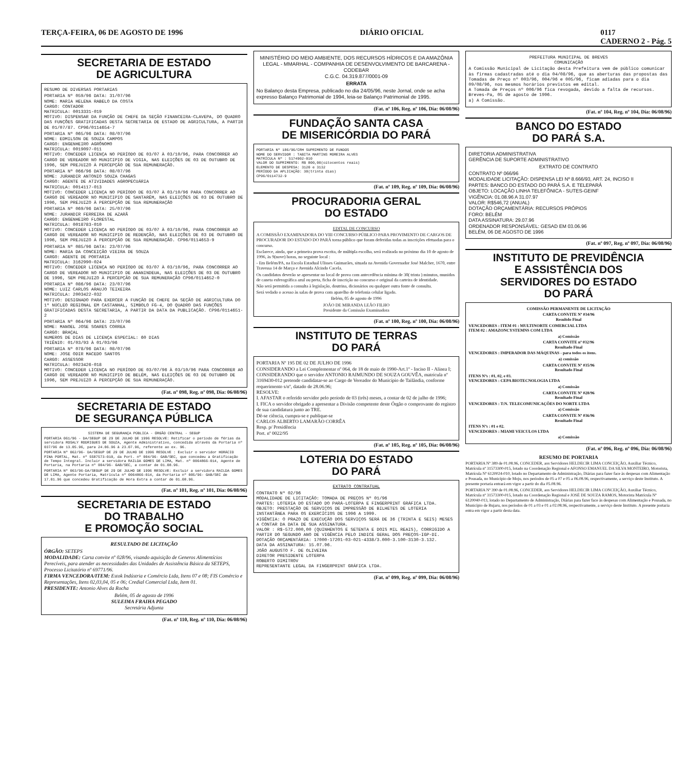TERÇA-FEIRA, 06 DE AGOSTO DE 1996 DIÁRIO OFICIAL 0117
CADERNO 2 - Pág. 5
SECRETARIA DE ESTADO
DE AGRICULTURA
RESUMO DE DIVERSAS PORTARIAS
PORTARIA Nº 059/96 DATA: 31/07/96
NOME: MARIA HELENA RABELO DA COSTA
CARGO: CONTADOR
MATRICULA: 0013331-019
MOTIVO: DISPENSAR DA FUNÇÃO DE CHEFE DA SEÇÃO FINANCEIRA-CLAVEPA, DO QUADRO DAS FUNÇÕES GRATIFICADAS DESTA SECRETARIA DE ESTADO DE AGRICULTURA, A PARTIR DE 01/07/87. CP96/0114654-7
PORTARIA Nº 065/96 DATA: 08/07/96
NOME: EDMILSON DE SOUZA CAMPOS
CARGO: ENGENHEIRO AGRÔNOMO
MATRICULA: 0019097-011
MOTIVO: CONCEDER LICENÇA NO PERÍODO DE 03/07 À 03/10/96, PARA CONCORRER AO CARGO DE VEREADOR NO MUNICIPIO DE VIGIA, NAS ELEIÇÕES DE 03 DE OUTUBRO DE 1996, SEM PREJUIZO À PERCEPÇÃO DE SUA REMUNERAÇÃO.
PORTARIA Nº 066/96 DATA: 08/07/96
NOME: JURANDIR ANTONIO SOUZA CHAGAS
CARGO: AGENTE DE ATIVIDADES AGROPECUÁRIA
MATRICULA: 0014117-013
MOTIVO: CONCEDER LICENÇA NO PERÍODO DE 03/07 À 03/10/96 PARA CONCORRER AO CARGO DE VEREADOR NO MUNICIPIO DE SANTARÉM, NAS ELEIÇÕES DE 03 DE OUTUBRO DE 1996, SEM PREJUIZO À PERCEPÇÃO DE SUA REMUNERAÇÃO
PORTARIA Nº 069/96 DATA: 25/07/96
NOME: JURANDIR FERREIRA DE AZARÃ
CARGO: ENGENHEIRO FLORESTAL
MATRICULA: 0018783-010
MOTIVO: CONCEDER LICENÇA NO PERÍODO DE 03/07 À 03/10/96, PARA CONCORRER AO CARGO DE VEREADOR NO MUNICIPIO DE REDENÇÃO, NAS ELEIÇÕES DE 03 DE OUTUBRO DE 1996, SEM PREJUIZO À PERCEPÇÃO DE SUA REMUNERAÇÃO. CP96/0114653-9
PORTARIA Nº 085/96 DATA: 23/07/96
NOME: MARIA DA CONCEIÇÃO VIEIRA DE SOUZA
CARGO: AGENTE DE PORTARIA
MATRICULA: 3162990-024
MOTIVO: CONCEDER LICENÇA NO PERÍODO DE 03/07 À 03/10/96, PARA CONCORRER AO CARGO DE VEREADOR NO MUNICIPIO DE ANANINDEUA, NAS ELEIÇÕES DE 03 DE OUTUBRO DE 1996, SEM PREJUIZO À PERCEPÇÃO DE SUA REMUNERAÇÃO CP96/0114652-0
PORTARIA Nº 086/96 DATA: 23/07/96
NOME: LUIZ CARLOS ARAUJO TEIXEIRA
MATRICULA: 2003422-032
MOTIVO: DESIGNADO PARA EXERCER A FUNÇÃO DE CHEFE DA SEÇÃO DE AGRICULTURA DO 1º NÚCLEO REGIONAL EM CASTANHAL, SIMBOLO FG-4, DO QUADRO DAS FUNÇÕES GRATIFICADAS DESTA SECRETARIA, A PARTIR DA DATA DA PUBLICAÇÃO. CP96/0114651-2
PORTARIA Nº 064/96 DATA: 23/07/96
NOME: MANOEL JOSE SOARES CORREA
CARGO: BRAÇAL
NUMEROS DE DIAS DE LICENÇA ESPECIAL: 60 DIAS
TRIÊNIO: 01/03/93 À 01/03/96
PORTARIA Nº 078/96 DATA: 08/07/96
NOME: JOSE ODIR MACEDO SANTOS
CARGO: ASSESSOR
MATRICULA: 0023426-018
MOTIVO: CONCEDER LICENÇA NO PERÍODO DE 03/07/96 À 03/10/96 PARA CONCORRER AO CARGO DE VEREADOR NO MUNICIPIO DE BELÉM, NAS ELEIÇÕES DE 03 DE OUTUBRO DE 1996, SEM PREJUIZO À PERCEPÇÃO DE SUA REMUNERAÇÃO.
(Fat. nº 098, Reg. nº 098, Dia: 06/08/96)
SECRETARIA DE ESTADO
DE SEGURANÇA PÚBLICA
SISTEMA DE SEGURANÇA PÚBLICA - ÓRGÃO CENTRAL - SEGUP
PORTARIA 061/96 - DA/SEGUP DE 29 DE JULHO DE 1996 RESOLVE: Retificar o período de férias da servidora ROSALY RODRIGUES DE SOUZA, Agente Administrativo, concedida através da Portaria nº 037/96 de 13.05.96, para 24.06.96 à 23.07.96, referente ao ex. 96.
PORTARIA Nº 062/96- DA/SEGUP DE 29 DE JULHO DE 1996 RESOLVE : Excluir o servidor HORÁCIO PINA PORTAL, Mat. nº 5587573-010, da Port. nº 004/96- GAB/SEC, que concedeu a Gratificação de Tempo Integral. Incluir a servidora RAILDA GOMES DE LIMA, Mat. nº 0064866-014, Agente de Portaria, na Portaria nº 004/96- GAB/SEC, a contar de 01.08.96.
PORTARIA Nº 063/96-DA/SEGUP DE 29 DE JULHO DE 1996 RESOLVE: Excluir a servidora RAILDA GOMES DE LIMA, Agente Portaria, Matrícula nº 0064866-014, da Portaria nº 005/96- GAB/SEC de 17.01.96 que concedeu Gratificação de Hora Extra a contar de 01.08.96.
(Fat. nº 101, Reg. nº 101, Dia: 06/08/96)
SECRETARIA DE ESTADO
DO TRABALHO
E PROMOÇÃO SOCIAL
RESULTADO DE LICITAÇÃO
ÓRGÃO: SETEPS
MODALIDADE: Carta convite nº 028/96, visando aquisição de Generos Alimentícios Perecíveis, para atender as necessidades das Unidades de Assistência Básica da SETEPS, Processo Licitatório nº 69771/96.
FIRMA VENCEDORA/ITEM: Estok Indústria e Comércio Ltda, Itens 07 e 08; FIS Comércio e Representações, Itens 02,03,04, 05 e 06; Credial Comercial Ltda, Item 01.
PRESIDENTE: Antonio Alves da Rocha
Belém, 05 de agosto de 1996
SULEIMA FRAIHA PEGADO
Secretária Adjunta
(Fat. nº 110, Reg. nº 110, Dia: 06/08/96)
MINISTÉRIO DO MEIO AMBIENTE, DOS RECURSOS HÍDRICOS E DA AMAZÔNIA LEGAL - MMARHAL - COMPANHIA DE DESENVOLVIMENTO DE BARCARENA - CODEBAR
C.G.C. 04.319.877/0001-09
ERRATA
No Balanço desta Empresa, publicado no dia 24/05/96, neste Jornal, onde se acha expresso Balanço Patrimonial de 1994, leia-se Balanço Patrimonial de 1995.
(Fat. nº 106, Reg. nº 106, Dia: 06/08/96)
FUNDAÇÃO SANTA CASA
DE MISERICÓRDIA DO PARÁ
PORTARIA Nº 186/96/CRH SUPRIMENTO DE FUNDOS
NOME DO SERVIDOR : TABITA MARTINS MOREIRA ALVES
MATRÍCULA Nº : 5174902-010
VALOR DO SUPRIMENTO: R$ 800,00(oitocentos reais)
ELEMENTO DE DESPESA: 3120 e 3132
PERÍODO DA APLICAÇÃO: 30(trinta dias)
CP96/0114732-9
(Fat. nº 109, Reg. nº 109, Dia: 06/08/96)
PROCURADORIA GERAL
DO ESTADO
EDITAL DE CONCURSO
A COMISSÃO EXAMINADORA DO VIII CONCURSO PÚBLICO PARA PROVIMENTO DE CARGOS DE PROCURADOR DO ESTADO DO PARÁ torna público que foram deferidas todas as inscrições efetuadas para o concurso.
Esclarece, ainda, que a primeira prova escrita, de múltipla escolha, será realizada no próximo dia 10 de agosto de 1996, às 9(nove) horas, no seguinte local :
- Em Belém/PA, na Escola Estadual Ulisses Guimarães, situada na Avenida Governador José Malcher, 1670, entre Travessa 14 de Março e Avenida Alcindo Cacela.
Os candidatos deverão se apresentar no local de prova com antecedência mínima de 30( trinta ) minutos, munidos de caneta esferográfica azul ou preta, ficha de inscrição no concurso e original da carteira de identidade.
Não será permitida a consulta à legislação, doutrina, dicionários ou qualquer outra fonte de consulta.
Será vedado o acesso às salas de prova com aparelho de telefonia celular ligado.
Belém, 05 de agosto de 1996
JOÃO DE MIRANDA LEÃO FILHO
Presidente da Comissão Examinadora
(Fat. nº 100, Reg. nº 100, Dia: 06/08/96)
INSTITUTO DE TERRAS
DO PARÁ
PORTARIA Nº 195 DE 02 DE JULHO DE 1996
CONSIDERANDO a Lei Complementar nº 064, de 18 de maio de 1990-Art.1º - Inciso II - Alínea I;
CONSIDERANDO que o servidor ANTONIO RAIMUNDO DE SOUZA GOUVÊA, matrícula nº 3169430-012 pretende candidatar-se ao Cargo de Vereador do Município de Tailândia, conforme requerimento s/nº, datado de 28.06.96;
RESOLVE:
I. AFASTAR o referido servidor pelo período de 03 (três) meses, a contar de 02 de julho de 1996;
I. FICA o servidor obrigado a apresentar a Divisão competente deste Órgão o comprovante do registro de sua candidatura junto ao TRE.
Dê-se ciência, cumpra-se e publique-se
CARLOS ALBERTO LAMARÃO CORRÊA
Resp. p/ Presidência
Port. nº 0022/95
(Fat. nº 105, Reg. nº 105, Dia: 06/08/96)
LOTERIA DO ESTADO
DO PARÁ
EXTRATO CONTRATUAL
CONTRATO Nº 02/96
MODALIDADE DE LICITAÇÃO: TOMADA DE PREÇOS Nº 01/96
PARTES: LOTERIA DO ESTADO DO PARÁ-LOTERPA E FINGERPRINT GRÁFICA LTDA.
OBJETO: PRESTAÇÃO DE SERVIÇOS DE IMPRESSÃO DE BILHETES DE LOTERIA INSTANTÂNEA PARA OS EXERCÍCIOS DE 1996 A 1999.
VIGÊNCIA: O PRAZO DE EXECUÇÃO DOS SERVIÇOS SERÁ DE 36 (TRINTA E SEIS) MESES A CONTAR DA DATA DE SUA ASSINATURA.
VALOR : R$-572.000,00 (QUINHENTOS E SETENTA E DOIS MIL REAIS), CORRIGIDO A PARTIR DO SEGUNDO ANO DE VIGÊNCIA PELO INDICE GERAL DOS PREÇOS-IGP-DI.
DOTAÇÃO ORÇAMENTÁRIA: 17000-17201-03-021-4338/3.000-3.100-3130-3.132.
DATA DA ASSINATURA: 15.07.96.
JOÃO AUGUSTO F. DE OLIVEIRA
DIRETOR PRESIDENTE LOTERPA
ROBERTO DIMITROV
REPRESENTANTE LEGAL DA FINGERPRINT GRÁFICA LTDA.
(Fat. nº 099, Reg. nº 099, Dia: 06/08/96)
PREFEITURA MUNICIPAL DE BREVES
COMUNICAÇÃO
A Comissão Municipal de Licitação desta Prefeitura vem de público comunicar às firmas cadastradas até o dia 04/08/96, que as aberturas das propostas das Tomadas de Preço nº 003/96, 004/96 e 005/96, ficam adiadas para o dia 09/08/96, nos mesmos horários previstos em edital.
A Tomada de Preços nº 006/96 fica revogada, devido a falta de recursos.
Breves-Pa, 05 de agosto de 1996.
a) A Comissão.
(Fat. nº 104, Reg. nº 104, Dia: 06/08/96)
BANCO DO ESTADO
DO PARÁ S.A.
DIRETORIA ADMINISTRATIVA
GERÊNCIA DE SUPORTE ADMINISTRATIVO
EXTRATO DE CONTRATO
CONTRATO Nº 066/96
MODALIDADE LICITAÇÃO: DISPENSA LEI Nº 8.666/93, ART. 24, INCISO II
PARTES: BANCO DO ESTADO DO PARÁ S.A. E TELEPARÁ
OBJETO: LOCAÇÃO LINHA TELEFÔNICA - SUTES-GEINF
VIGÊNCIA: 01.08.96 A 31.07.97
VALOR: R$546,72 (ANUAL)
DOTAÇÃO ORÇAMENTÁRIA: RECURSOS PRÓPIOS
FORO: BELÉM
DATA ASSINATURA: 29.07.96
ORDENADOR RESPONSÁVEL: GESAD EM 03.06.96
BELÉM, 06 DE AGOSTO DE 1996
(Fat. nº 097, Reg. nº 097, Dia: 06/08/96)
INSTITUTO DE PREVIDÊNCIA
E ASSISTÊNCIA DOS
SERVIDORES DO ESTADO
DO PARÁ
COMISSÃO PERMANENTE DE LICITAÇÃO
CARTA CONVITE Nº 034/96
Resultdo Final
VENCEDORES : ITEM 01 : MULTINORTE COMERCIAL LTDA
ITEM 02 : AMAZONCYSTEMNS COM LTDA
a) Comissão
CARTA CONVITE nº 032/96
Resultado Final
VENCEDORES : IMPERADOR DAS MÁQUINAS - para todos os itens.
a) comissão
CARTA CONVITE Nº 035/96
Resultado Final
ITENS Nºs : 01, 02, e 03.
VENCEDORES : CEPA BIOTECNOLOGIA LTDA
a) Comissão
CARTA CONVITE Nº 028/96
Resultado Final
VENCEDORES : T:N. TELECOMUNICAÇÕES DO NORTE LTDA
a) Comissão
CARTA CONVITE Nº 036/96
Resultado Final
ITENS Nºs : 01 e 02.
VENCEDORES : MIAMI VEICULOS LTDA
a) Comissão
(Fat. nº 096, Reg. nº 096, Dia: 06/08/96)
RESUMO DE PORTARIA
PORTARIA Nº 389 de 01.08.96, CONCEDER, aos Servidores HELDECIR LIMA CONCEIÇÃO, Auxiliar Técnico, Matrícula nº 31573300-015, lotado na Coordenação Regional e AFONSO EMANUEL DA SILVA MONTEIRO, Motorista, Matrícula Nº 6120024-010, lotado no Departamento de Administração, Diárias para fazer face às despesas com Alimentação e Pousada, no Município de Moju, nos períodos de 05 a 07 e 05 a 06.08.96, respectivamente, a serviço deste Instituto. A presente portaria entrará em vigor a partir do dia 05.08.96.
PORTARIA Nº 390 de 01.08.96, CONCEDER, aos Servidores HELDECIR LIMA CONCEIÇÃO, Auxiliar Técnico, Matrícula nº 31573300-015, lotado na Coordenação Regional e JOSÉ DE SOUZA RAMOS, Motorista Matrícula Nº 6120040-013, lotado no Departamento de Administração, Diárias para fazer face às despesas com Alimentação e Pousada, no Município de Bujaru, nos períodos de 01 a 03 e 01 a 02.08.96, respectivamente, a serviço deste Instituto. A presente portaria entra em vigor a partir desta data.